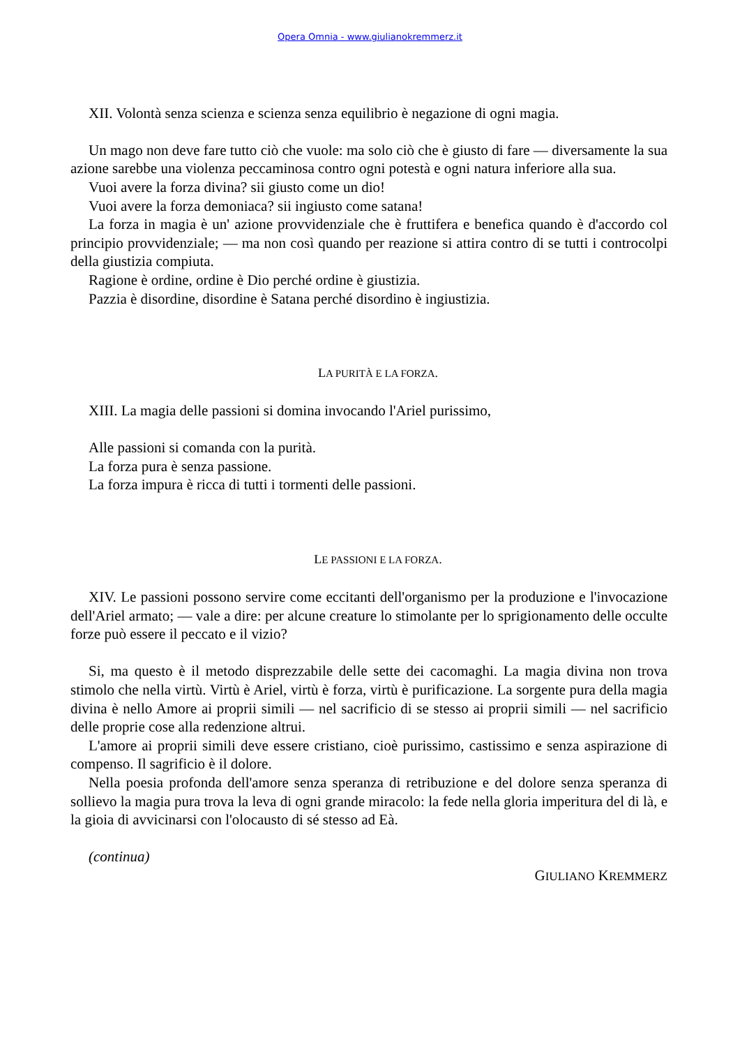Opera Omnia - www.giulianokremmerz.it
XII. Volontà senza scienza e scienza senza equilibrio è negazione di ogni magia.
Un mago non deve fare tutto ciò che vuole: ma solo ciò che è giusto di fare — diversamente la sua azione sarebbe una violenza peccaminosa contro ogni potestà e ogni natura inferiore alla sua.
Vuoi avere la forza divina? sii giusto come un dio!
Vuoi avere la forza demoniaca? sii ingiusto come satana!
La forza in magia è un' azione provvidenziale che è fruttifera e benefica quando è d'accordo col principio provvidenziale; — ma non così quando per reazione si attira contro di se tutti i controcolpi della giustizia compiuta.
Ragione è ordine, ordine è Dio perché ordine è giustizia.
Pazzia è disordine, disordine è Satana perché disordino è ingiustizia.
LA PURITÀ E LA FORZA.
XIII. La magia delle passioni si domina invocando l'Ariel purissimo,
Alle passioni si comanda con la purità.
La forza pura è senza passione.
La forza impura è ricca di tutti i tormenti delle passioni.
LE PASSIONI E LA FORZA.
XIV. Le passioni possono servire come eccitanti dell'organismo per la produzione e l'invocazione dell'Ariel armato; — vale a dire: per alcune creature lo stimolante per lo sprigionamento delle occulte forze può essere il peccato e il vizio?
Si, ma questo è il metodo disprezzabile delle sette dei cacomaghi. La magia divina non trova stimolo che nella virtù. Virtù è Ariel, virtù è forza, virtù è purificazione. La sorgente pura della magia divina è nello Amore ai proprii simili — nel sacrificio di se stesso ai proprii simili — nel sacrificio delle proprie cose alla redenzione altrui.
L'amore ai proprii simili deve essere cristiano, cioè purissimo, castissimo e senza aspirazione di compenso. Il sagrificio è il dolore.
Nella poesia profonda dell'amore senza speranza di retribuzione e del dolore senza speranza di sollievo la magia pura trova la leva di ogni grande miracolo: la fede nella gloria imperitura del di là, e la gioia di avvicinarsi con l'olocausto di sé stesso ad Eà.
(continua)
GIULIANO KREMMERZ